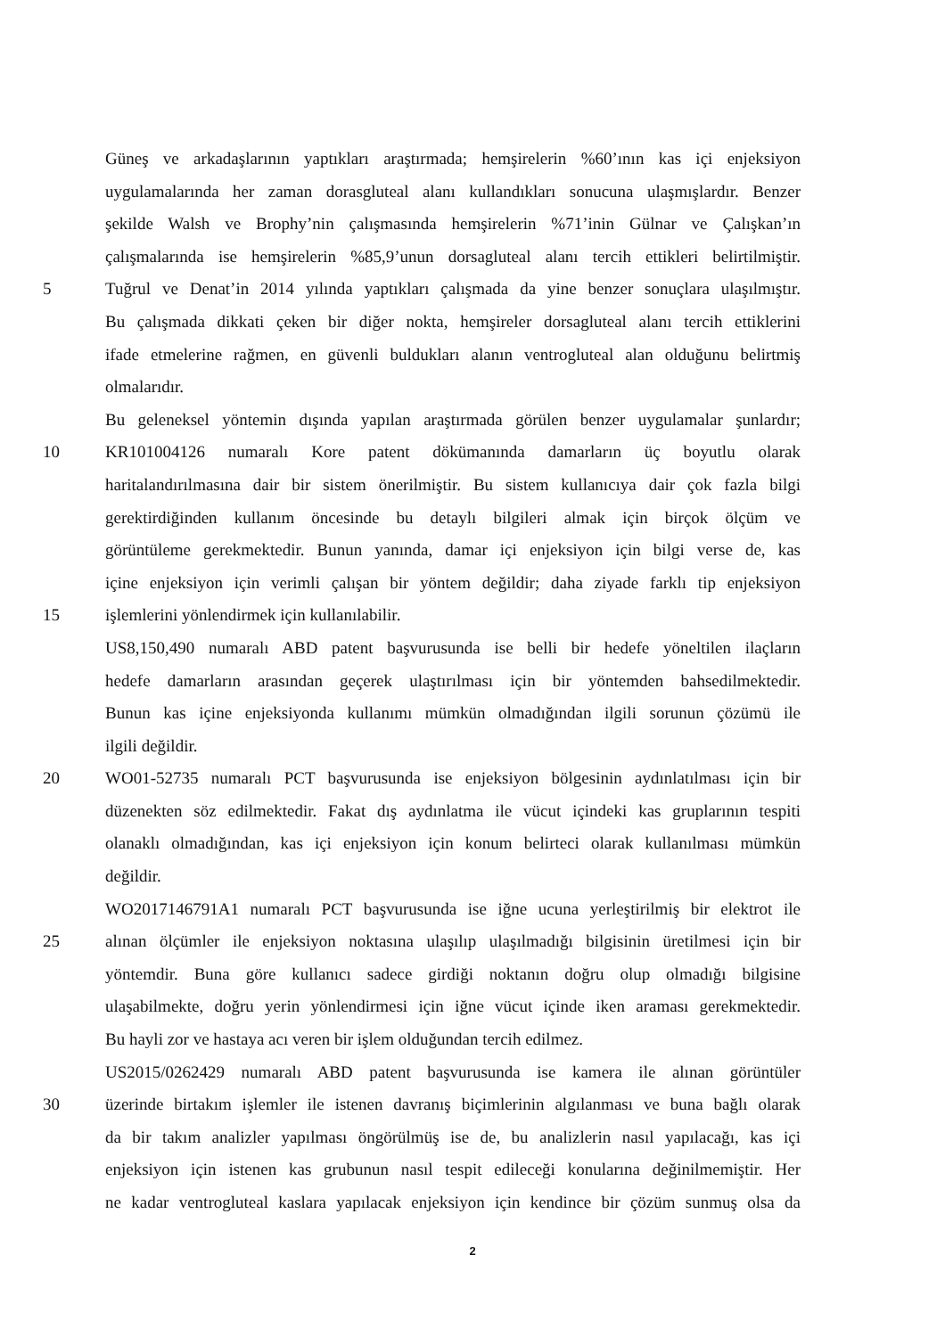Güneş ve arkadaşlarının yaptıkları araştırmada; hemşirelerin %60’ının kas içi enjeksiyon
uygulamalarında her zaman dorasgluteal alanı kullandıkları sonucuna ulaşmışlardır. Benzer
şekilde Walsh ve Brophy’nin çalışmasında hemşirelerin %71’inin Gülnar ve Çalışkan’ın
çalışmalarında ise hemşirelerin %85,9’unun dorsagluteal alanı tercih ettikleri belirtilmiştir.
5 Tuğrul ve Denat’in 2014 yılında yaptıkları çalışmada da yine benzer sonuçlara ulaşılmıştır.
Bu çalışmada dikkati çeken bir diğer nokta, hemşireler dorsagluteal alanı tercih ettiklerini
ifade etmelerine rağmen, en güvenli buldukları alanın ventrogluteal alan olduğunu belirtmiş
olmalarıdır.
Bu geleneksel yöntemin dışında yapılan araştırmada görülen benzer uygulamalar şunlardır;
10 KR101004126 numaralı Kore patent dökümanında damarların üç boyutlu olarak
haritalandırılmasına dair bir sistem önerilmiştir. Bu sistem kullanıcıya dair çok fazla bilgi
gerektirdiğinden kullanım öncesinde bu detaylı bilgileri almak için birçok ölçüm ve
görüntüleme gerekmektedir. Bunun yanında, damar içi enjeksiyon için bilgi verse de, kas
içine enjeksiyon için verimli çalışan bir yöntem değildir; daha ziyade farklı tip enjeksiyon
15 işlemlerini yönlendirmek için kullanılabilir.
US8,150,490 numaralı ABD patent başvurusunda ise belli bir hedefe yöneltilen ilaçların
hedefe damarların arasından geçerek ulaştırılması için bir yöntemden bahsedilmektedir.
Bunun kas içine enjeksiyonda kullanımı mümkün olmadığından ilgili sorunun çözümü ile
ilgili değildir.
20 WO01-52735 numaralı PCT başvurusunda ise enjeksiyon bölgesinin aydınlatılması için bir
düzenekten söz edilmektedir. Fakat dış aydınlatma ile vücut içindeki kas gruplarının tespiti
olanaklı olmadığından, kas içi enjeksiyon için konum belirteci olarak kullanılması mümkün
değildir.
WO2017146791A1 numaralı PCT başvurusunda ise iğne ucuna yerleştirilmiş bir elektrot ile
25 alınan ölçümler ile enjeksiyon noktasına ulaşılıp ulaşılmadığı bilgisinin üretilmesi için bir
yöntemdir. Buna göre kullanıcı sadece girdiği noktanın doğru olup olmadığı bilgisine
ulaşabilmekte, doğru yerin yönlendirmesi için iğne vücut içinde iken araması gerekmektedir.
Bu hayli zor ve hastaya acı veren bir işlem olduğundan tercih edilmez.
US2015/0262429 numaralı ABD patent başvurusunda ise kamera ile alınan görüntüler
30 üzerinde birtakım işlemler ile istenen davranış biçimlerinin algılanması ve buna bağlı olarak
da bir takım analizler yapılması öngörülmüş ise de, bu analizlerin nasıl yapılacağı, kas içi
enjeksiyon için istenen kas grubunun nasıl tespit edileceği konularına değinilmemiştir. Her
ne kadar ventrogluteal kaslara yapılacak enjeksiyon için kendince bir çözüm sunmuş olsa da
2